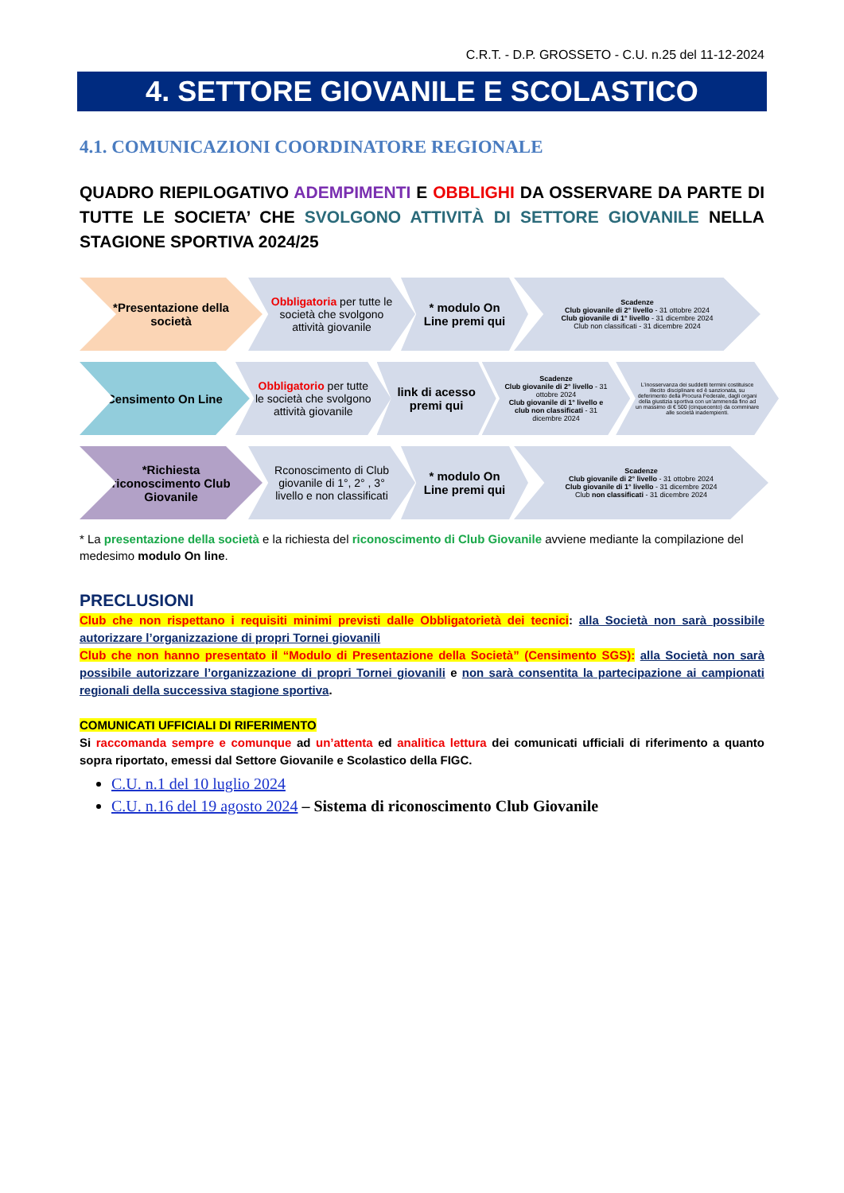C.R.T. - D.P. GROSSETO - C.U. n.25 del 11-12-2024
4. SETTORE GIOVANILE E SCOLASTICO
4.1. COMUNICAZIONI COORDINATORE REGIONALE
QUADRO RIEPILOGATIVO ADEMPIMENTI E OBBLIGHI DA OSSERVARE DA PARTE DI TUTTE LE SOCIETA’ CHE SVOLGONO ATTIVITÀ DI SETTORE GIOVANILE NELLA STAGIONE SPORTIVA 2024/25
*Presentazione della società
Obbligatoria per tutte le società che svolgono attività giovanile
* modulo On Line premi qui
Scadenze
Club giovanile di 2° livello - 31 ottobre 2024
Club giovanile di 1° livello - 31 dicembre 2024
Club non classificati - 31 dicembre 2024
Censimento On Line
Obbligatorio per tutte le società che svolgono attività giovanile
link di acesso premi qui
Scadenze
Club giovanile di 2° livello - 31 ottobre 2024
Club giovanile di 1° livello e club non classificati - 31 dicembre 2024
L’inosservanza dei suddetti termini costituisce illecito disciplinare ed è sanzionata, su deferimento della Procura Federale, dagli organi della giustizia sportiva con un’ammenda fino ad un massimo di € 500 (cinquecento) da comminare alle società inadempienti.
*Richiesta riconoscimento Club Giovanile
Rconoscimento di Club giovanile di 1°, 2° , 3° livello e non classificati
* modulo On Line premi qui
Scadenze
Club giovanile di 2° livello - 31 ottobre 2024
Club giovanile di 1° livello - 31 dicembre 2024
Club non classificati - 31 dicembre 2024
* La presentazione della società e la richiesta del riconoscimento di Club Giovanile avviene mediante la compilazione del medesimo modulo On line.
PRECLUSIONI
Club che non rispettano i requisiti minimi previsti dalle Obbligatorietà dei tecnici: alla Società non sarà possibile autorizzare l’organizzazione di propri Tornei giovanili
Club che non hanno presentato il “Modulo di Presentazione della Società” (Censimento SGS): alla Società non sarà possibile autorizzare l’organizzazione di propri Tornei giovanili e non sarà consentita la partecipazione ai campionati regionali della successiva stagione sportiva.
COMUNICATI UFFICIALI DI RIFERIMENTO
Si raccomanda sempre e comunque ad un’attenta ed analitica lettura dei comunicati ufficiali di riferimento a quanto sopra riportato, emessi dal Settore Giovanile e Scolastico della FIGC.
C.U. n.1 del 10 luglio 2024
C.U. n.16 del 19 agosto 2024 – Sistema di riconoscimento Club Giovanile